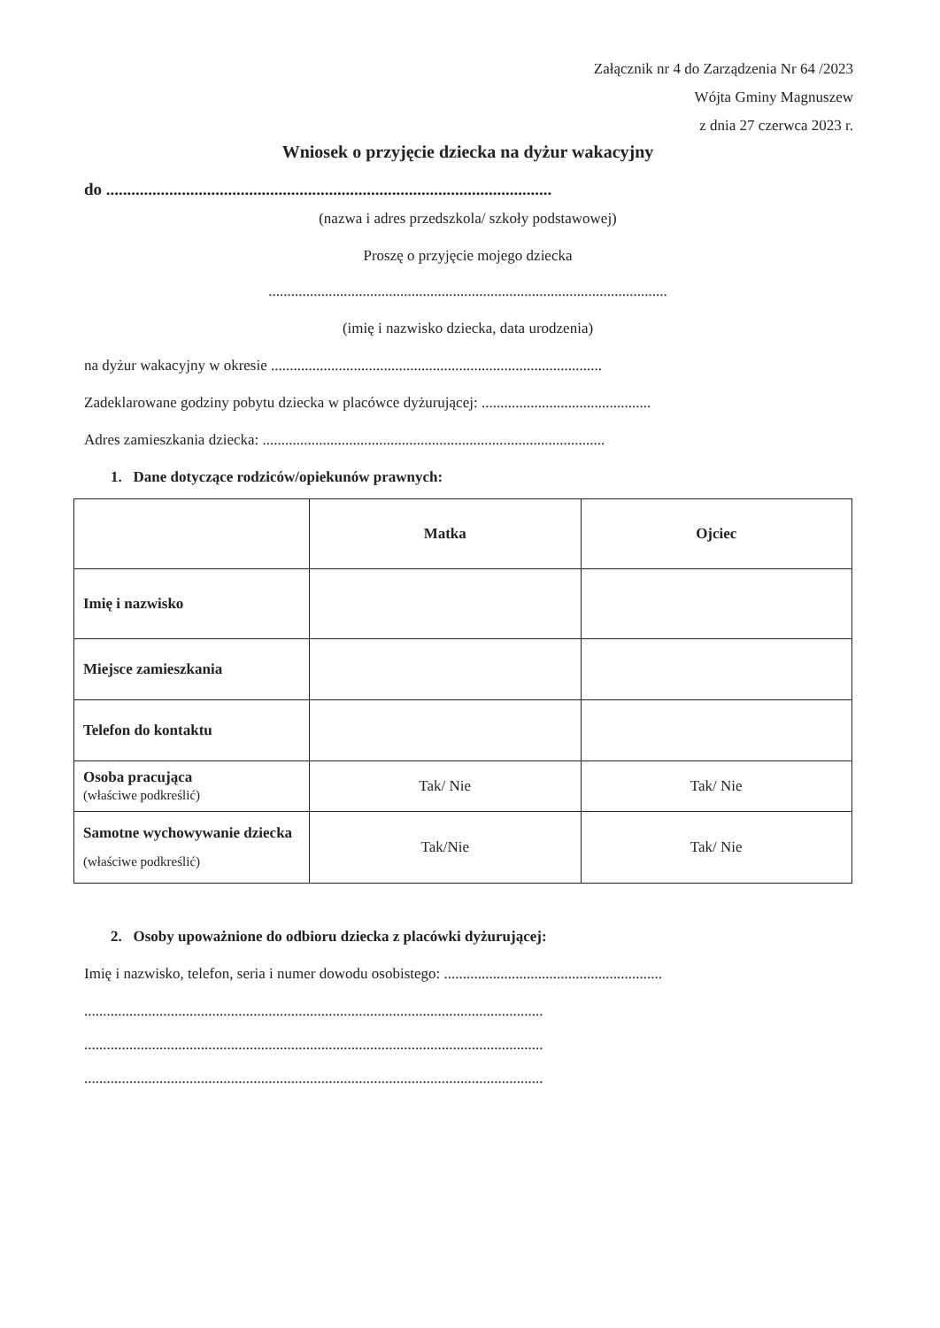Załącznik nr 4 do Zarządzenia Nr 64 /2023
Wójta Gminy Magnuszew
z dnia 27 czerwca 2023 r.
Wniosek o przyjęcie dziecka na dyżur wakacyjny
do ..........................................................................................................
(nazwa i adres przedszkola/ szkoły podstawowej)
Proszę o przyjęcie mojego dziecka
..........................................................................................................
(imię i nazwisko dziecka, data urodzenia)
na dyżur wakacyjny w okresie ........................................................................................
Zadeklarowane godziny pobytu dziecka w placówce dyżurującej: .............................................
Adres zamieszkania dziecka: ...........................................................................................
1. Dane dotyczące rodziców/opiekunów prawnych:
| | Matka | Ojciec |
| --- | --- | --- |
| Imię i nazwisko | | |
| Miejsce zamieszkania | | |
| Telefon do kontaktu | | |
| Osoba pracująca (właściwe podkreślić) | Tak/ Nie | Tak/ Nie |
| Samotne wychowywanie dziecka (właściwe podkreślić) | Tak/Nie | Tak/ Nie |
2. Osoby upoważnione do odbioru dziecka z placówki dyżurującej:
Imię i nazwisko, telefon, seria i numer dowodu osobistego: ..........................................................
..........................................................................................................................
..........................................................................................................................
..........................................................................................................................